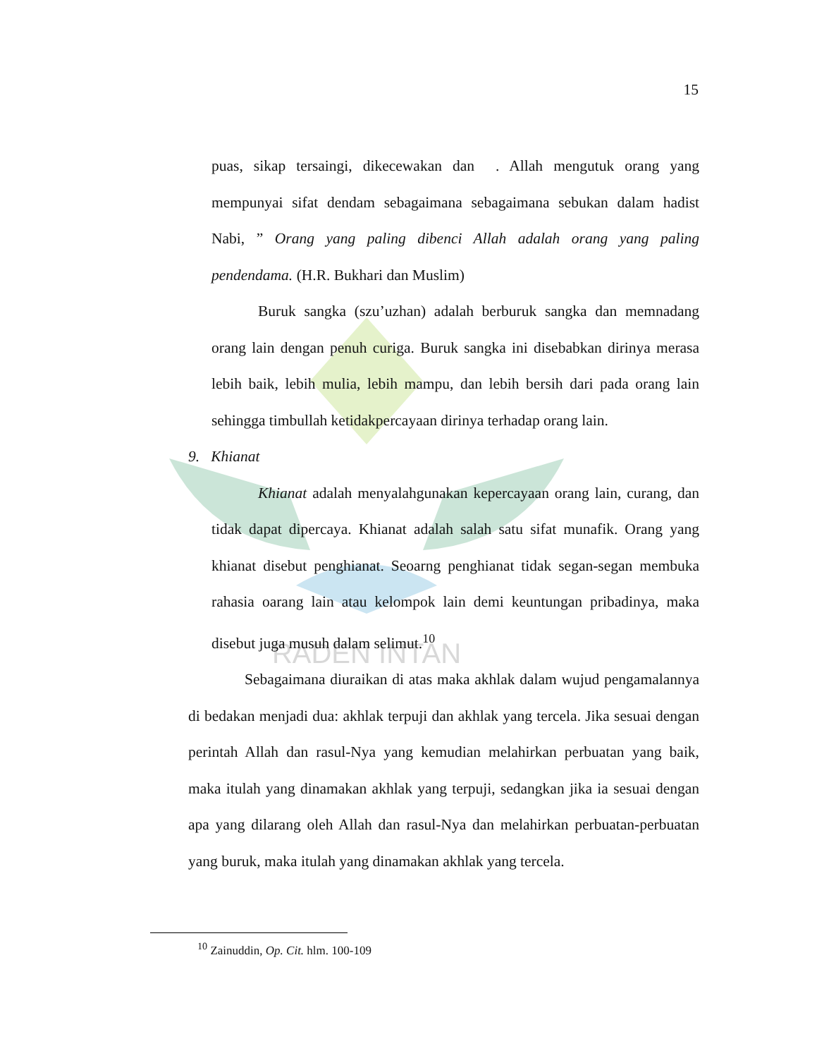RADEN INTAN
15
puas, sikap tersaingi, dikecewakan dan . Allah mengutuk orang yang mempunyai sifat dendam sebagaimana sebagaimana sebukan dalam hadist Nabi, ” Orang yang paling dibenci Allah adalah orang yang paling pendendama. (H.R. Bukhari dan Muslim)
Buruk sangka (szu’uzhan) adalah berburuk sangka dan memnadang orang lain dengan penuh curiga. Buruk sangka ini disebabkan dirinya merasa lebih baik, lebih mulia, lebih mampu, dan lebih bersih dari pada orang lain sehingga timbullah ketidakpercayaan dirinya terhadap orang lain.
9. Khianat
Khianat adalah menyalahgunakan kepercayaan orang lain, curang, dan tidak dapat dipercaya. Khianat adalah salah satu sifat munafik. Orang yang khianat disebut penghianat. Seoarng penghianat tidak segan-segan membuka rahasia oarang lain atau kelompok lain demi keuntungan pribadinya, maka disebut juga musuh dalam selimut.<sup>10</sup>
Sebagaimana diuraikan di atas maka akhlak dalam wujud pengamalannya di bedakan menjadi dua: akhlak terpuji dan akhlak yang tercela. Jika sesuai dengan perintah Allah dan rasul-Nya yang kemudian melahirkan perbuatan yang baik, maka itulah yang dinamakan akhlak yang terpuji, sedangkan jika ia sesuai dengan apa yang dilarang oleh Allah dan rasul-Nya dan melahirkan perbuatan-perbuatan yang buruk, maka itulah yang dinamakan akhlak yang tercela.
<sup>10</sup> Zainuddin, Op. Cit. hlm. 100-109